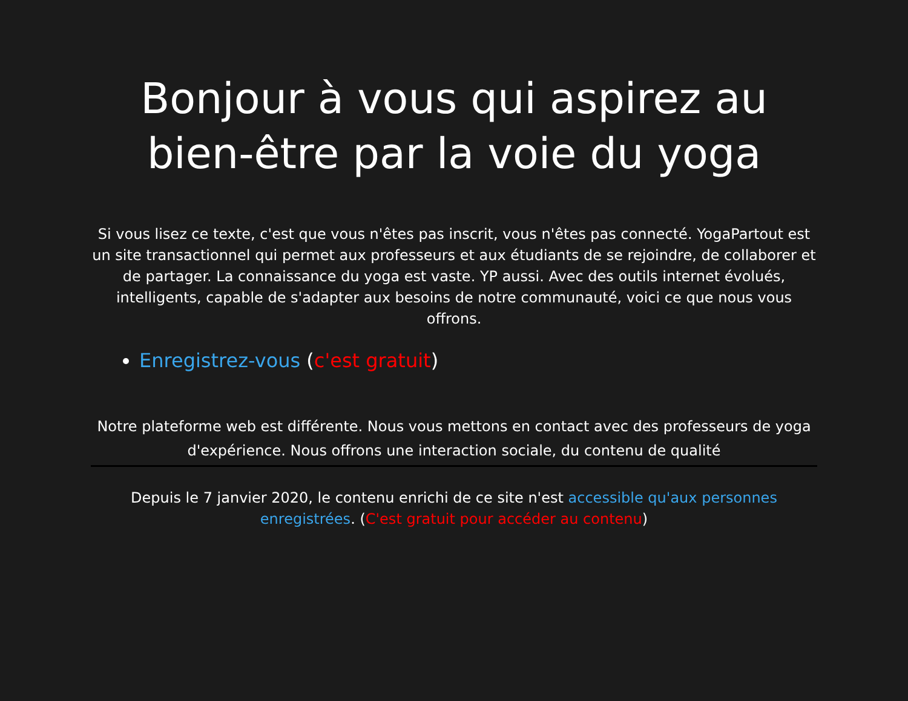Bonjour à vous qui aspirez au bien-être par la voie du yoga
Si vous lisez ce texte, c'est que vous n'êtes pas inscrit, vous n'êtes pas connecté. YogaPartout est un site transactionnel qui permet aux professeurs et aux étudiants de se rejoindre, de collaborer et de partager. La connaissance du yoga est vaste. YP aussi. Avec des outils internet évolués, intelligents, capable de s'adapter aux besoins de notre communauté, voici ce que nous vous offrons.
Enregistrez-vous (c'est gratuit)
Notre plateforme web est différente. Nous vous mettons en contact avec des professeurs de yoga d'expérience. Nous offrons une interaction sociale, du contenu de qualité
Depuis le 7 janvier 2020, le contenu enrichi de ce site n'est accessible qu'aux personnes enregistrées. (C'est gratuit pour accéder au contenu)